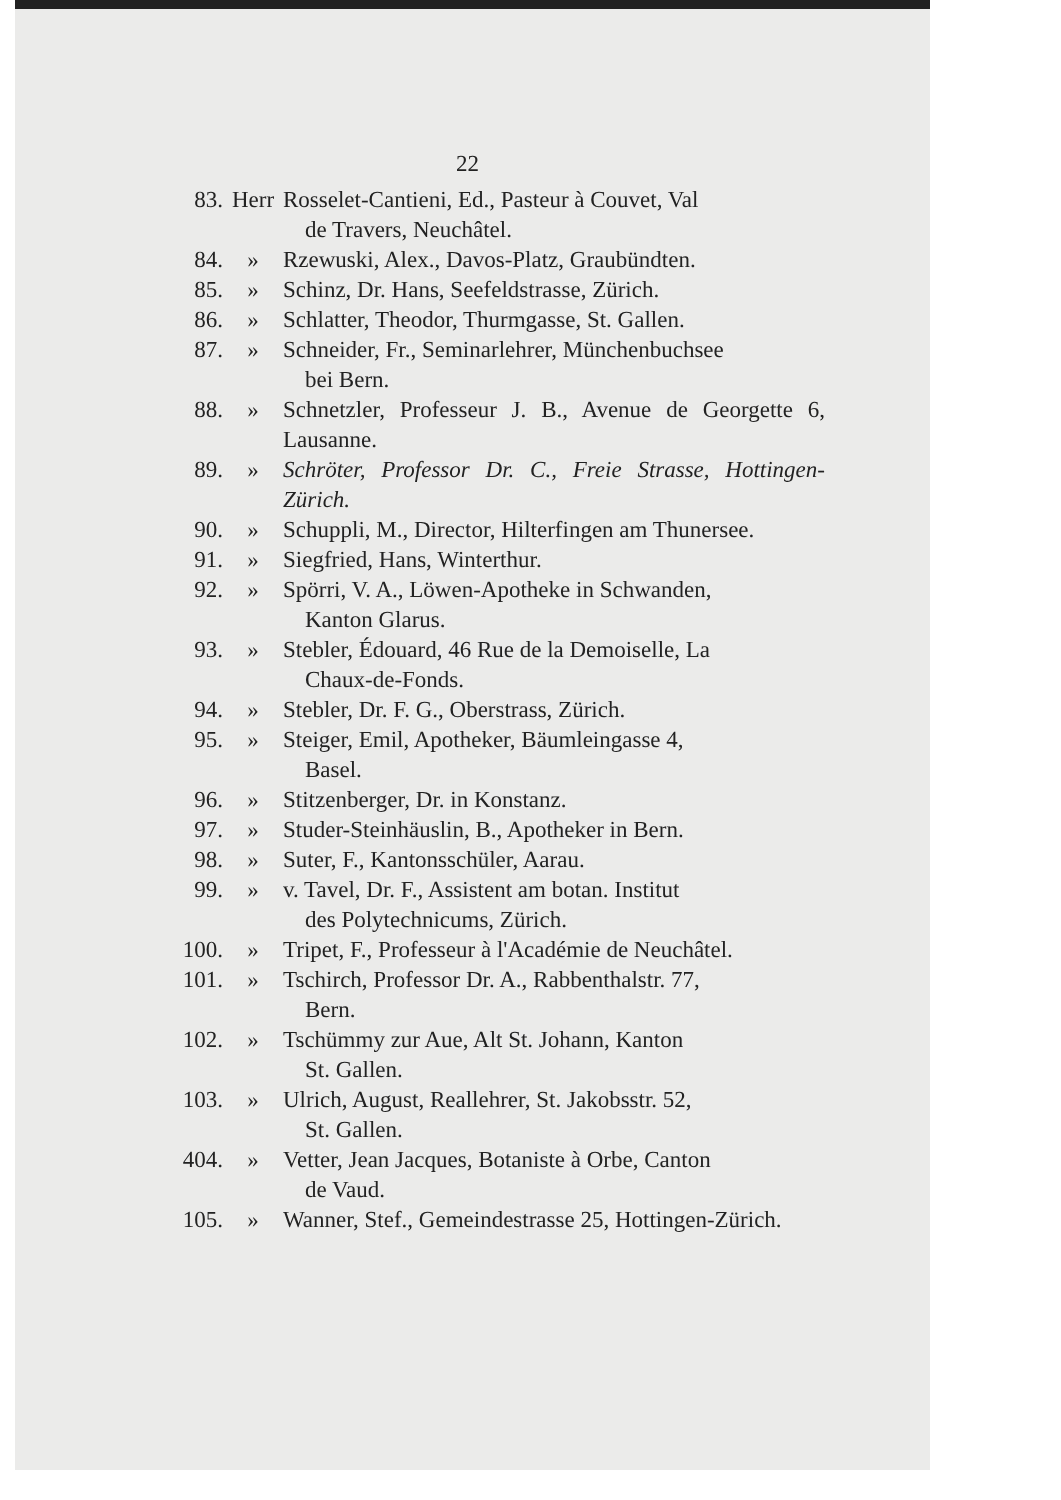22
83. Herr Rosselet-Cantieni, Ed., Pasteur à Couvet, Val
de Travers, Neuchâtel.
84. » Rzewuski, Alex., Davos-Platz, Graubündten.
85. » Schinz, Dr. Hans, Seefeldstrasse, Zürich.
86. » Schlatter, Theodor, Thurmgasse, St. Gallen.
87. » Schneider, Fr., Seminarlehrer, Münchenbuchsee
bei Bern.
88. » Schnetzler, Professeur J. B., Avenue de Georgette 6, Lausanne.
89. » Schröter, Professor Dr. C., Freie Strasse, Hottingen-Zürich.
90. » Schuppli, M., Director, Hilterfingen am Thunersee.
91. » Siegfried, Hans, Winterthur.
92. » Spörri, V. A., Löwen-Apotheke in Schwanden,
Kanton Glarus.
93. » Stebler, Édouard, 46 Rue de la Demoiselle, La
Chaux-de-Fonds.
94. » Stebler, Dr. F. G., Oberstrass, Zürich.
95. » Steiger, Emil, Apotheker, Bäumleingasse 4,
Basel.
96. » Stitzenberger, Dr. in Konstanz.
97. » Studer-Steinhäuslin, B., Apotheker in Bern.
98. » Suter, F., Kantonsschüler, Aarau.
99. » v. Tavel, Dr. F., Assistent am botan. Institut
des Polytechnicums, Zürich.
100.
» Tripet, F., Professeur à l'Académie de Neuchâtel.
101.
» Tschirch, Professor Dr. A., Rabbenthalstr. 77,
Bern.
102.
» Tschümmy zur Aue, Alt St. Johann, Kanton
St. Gallen.
103.
» Ulrich, August, Reallehrer, St. Jakobsstr. 52,
St. Gallen.
404.
» Vetter, Jean Jacques, Botaniste à Orbe, Canton
de Vaud.
105.
» Wanner, Stef., Gemeindestrasse 25, Hottingen-Zürich.